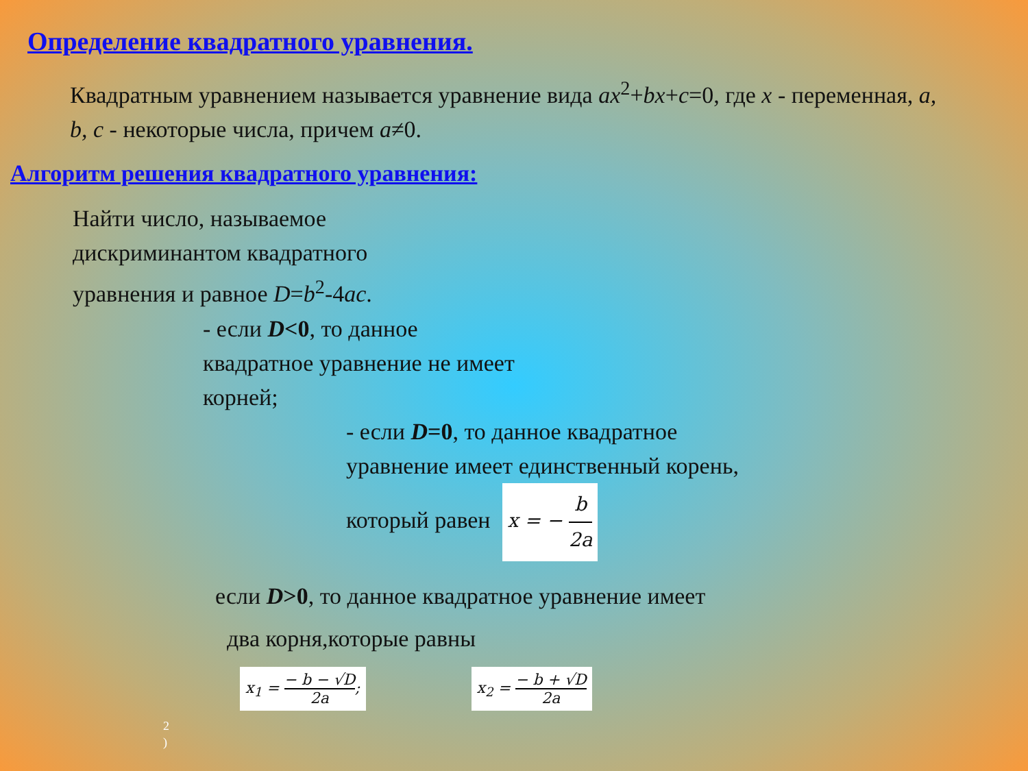Определение квадратного уравнения.
Квадратным уравнением называется уравнение вида ax<sup>2</sup>+bx+c=0, где x - переменная, a, b, c - некоторые числа, причем a≠0.
Алгоритм решения квадратного уравнения:
Найти число, называемое дискриминантом квадратного уравнения и равное D=b<sup>2</sup>-4ac.
- если D<0, то данное квадратное уравнение не имеет корней;
- если D=0, то данное квадратное
уравнение имеет единственный корень,
который равен x = − b 2a
если D>0, то данное квадратное уравнение имеет
два корня,которые равны
x<sub>1</sub> = − b − √D 2a; x<sub>2</sub> = − b + √D 2a
2
)